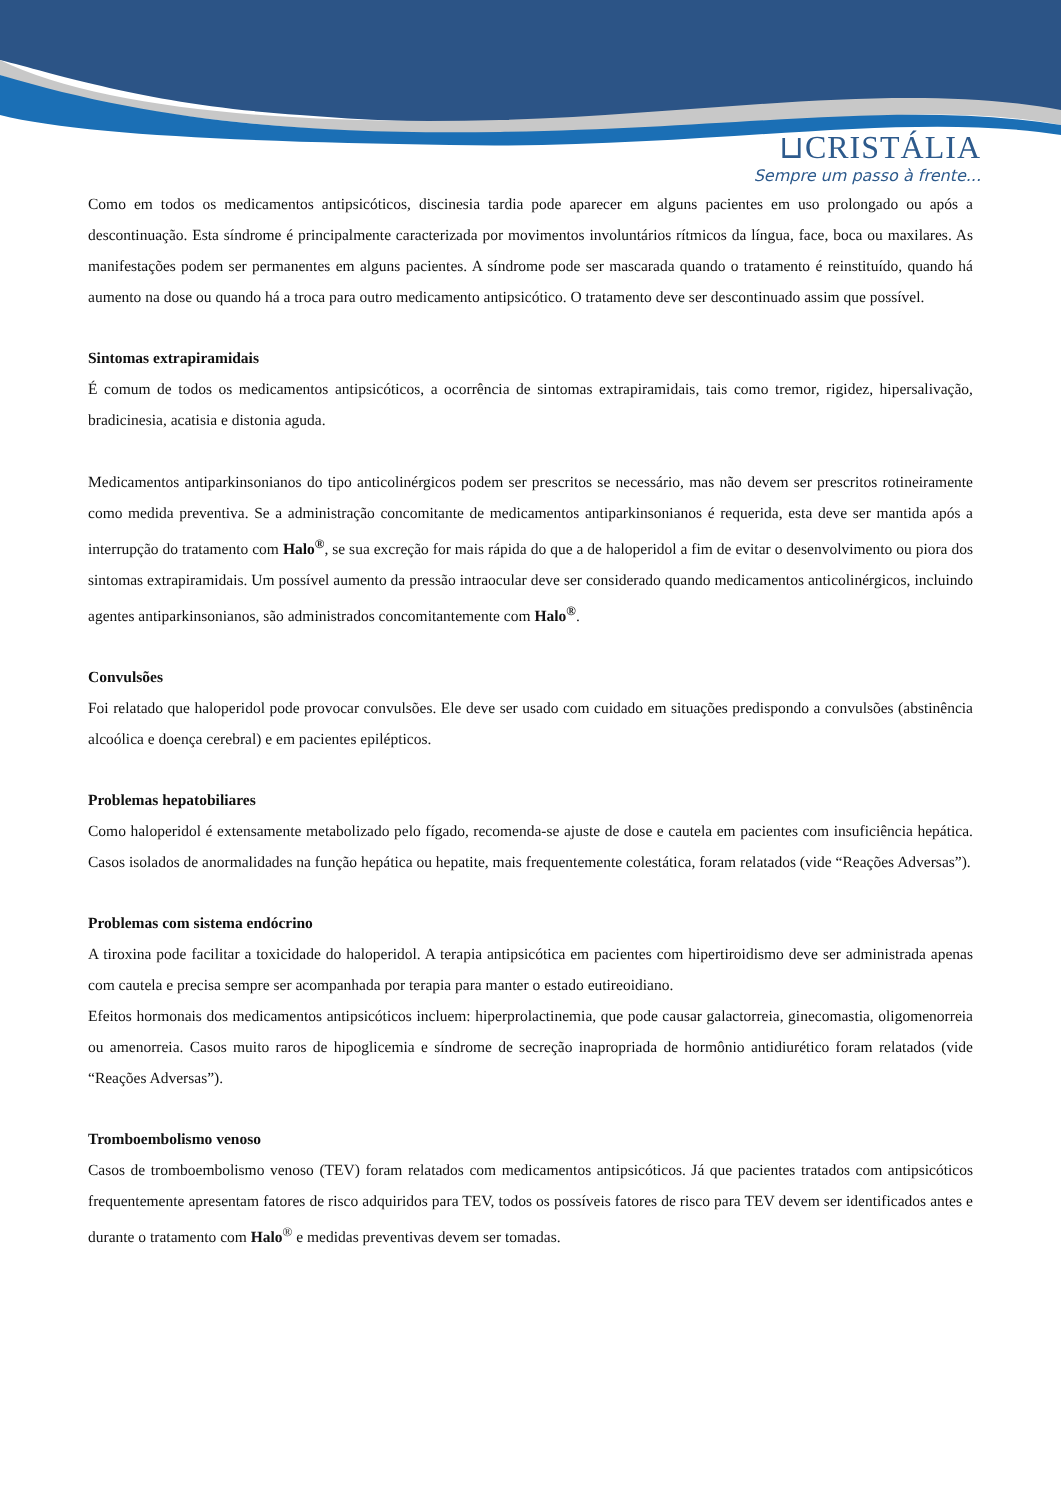⊔CRISTÁLIA
Sempre um passo à frente...
Como em todos os medicamentos antipsicóticos, discinesia tardia pode aparecer em alguns pacientes em uso prolongado ou após a descontinuação. Esta síndrome é principalmente caracterizada por movimentos involuntários rítmicos da língua, face, boca ou maxilares. As manifestações podem ser permanentes em alguns pacientes. A síndrome pode ser mascarada quando o tratamento é reinstituído, quando há aumento na dose ou quando há a troca para outro medicamento antipsicótico. O tratamento deve ser descontinuado assim que possível.
Sintomas extrapiramidais
É comum de todos os medicamentos antipsicóticos, a ocorrência de sintomas extrapiramidais, tais como tremor, rigidez, hipersalivação, bradicinesia, acatisia e distonia aguda.
Medicamentos antiparkinsonianos do tipo anticolinérgicos podem ser prescritos se necessário, mas não devem ser prescritos rotineiramente como medida preventiva. Se a administração concomitante de medicamentos antiparkinsonianos é requerida, esta deve ser mantida após a interrupção do tratamento com Halo<sup>®</sup>, se sua excreção for mais rápida do que a de haloperidol a fim de evitar o desenvolvimento ou piora dos sintomas extrapiramidais. Um possível aumento da pressão intraocular deve ser considerado quando medicamentos anticolinérgicos, incluindo agentes antiparkinsonianos, são administrados concomitantemente com Halo<sup>®</sup>.
Convulsões
Foi relatado que haloperidol pode provocar convulsões. Ele deve ser usado com cuidado em situações predispondo a convulsões (abstinência alcoólica e doença cerebral) e em pacientes epilépticos.
Problemas hepatobiliares
Como haloperidol é extensamente metabolizado pelo fígado, recomenda-se ajuste de dose e cautela em pacientes com insuficiência hepática. Casos isolados de anormalidades na função hepática ou hepatite, mais frequentemente colestática, foram relatados (vide “Reações Adversas”).
Problemas com sistema endócrino
A tiroxina pode facilitar a toxicidade do haloperidol. A terapia antipsicótica em pacientes com hipertiroidismo deve ser administrada apenas com cautela e precisa sempre ser acompanhada por terapia para manter o estado eutireoidiano.
Efeitos hormonais dos medicamentos antipsicóticos incluem: hiperprolactinemia, que pode causar galactorreia, ginecomastia, oligomenorreia ou amenorreia. Casos muito raros de hipoglicemia e síndrome de secreção inapropriada de hormônio antidiurético foram relatados (vide “Reações Adversas”).
Tromboembolismo venoso
Casos de tromboembolismo venoso (TEV) foram relatados com medicamentos antipsicóticos. Já que pacientes tratados com antipsicóticos frequentemente apresentam fatores de risco adquiridos para TEV, todos os possíveis fatores de risco para TEV devem ser identificados antes e durante o tratamento com Halo<sup>®</sup> e medidas preventivas devem ser tomadas.